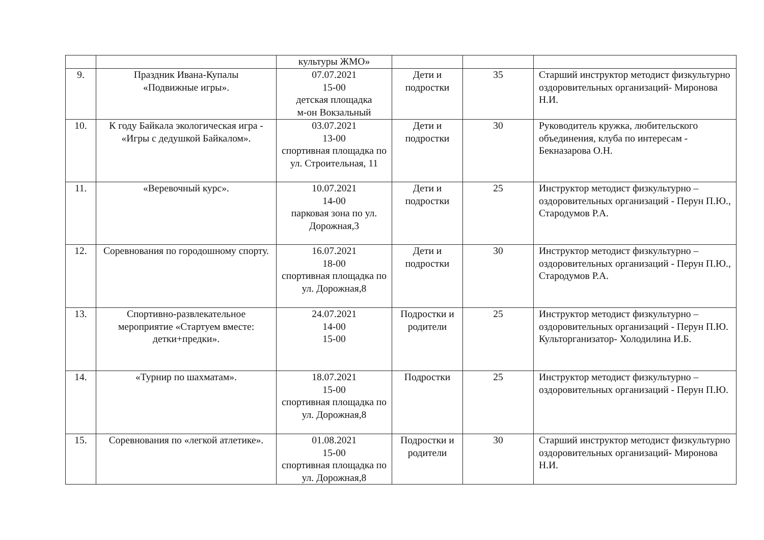| | | культуры ЖМО» | | | |
| 9. | Праздник Ивана-Купалы «Подвижные игры». | 07.07.2021 15-00 детская площадка м-он Вокзальный | Дети и подростки | 35 | Старший инструктор методист физкультурно оздоровительных организаций- Миронова Н.И. |
| 10. | К году Байкала экологическая игра - «Игры с дедушкой Байкалом». | 03.07.2021 13-00 спортивная площадка по ул. Строительная, 11 | Дети и подростки | 30 | Руководитель кружка, любительского объединения, клуба по интересам - Бекназарова О.Н. |
| 11. | «Веревочный курс». | 10.07.2021 14-00 парковая зона по ул. Дорожная,3 | Дети и подростки | 25 | Инструктор методист физкультурно – оздоровительных организаций - Перун П.Ю., Стародумов Р.А. |
| 12. | Соревнования по городошному спорту. | 16.07.2021 18-00 спортивная площадка по ул. Дорожная,8 | Дети и подростки | 30 | Инструктор методист физкультурно – оздоровительных организаций - Перун П.Ю., Стародумов Р.А. |
| 13. | Спортивно-развлекательное мероприятие «Стартуем вместе: детки+предки». | 24.07.2021 14-00 15-00 | Подростки и родители | 25 | Инструктор методист физкультурно – оздоровительных организаций - Перун П.Ю. Культорганизатор- Холодилина И.Б. |
| 14. | «Турнир по шахматам». | 18.07.2021 15-00 спортивная площадка по ул. Дорожная,8 | Подростки | 25 | Инструктор методист физкультурно – оздоровительных организаций - Перун П.Ю. |
| 15. | Соревнования по «легкой атлетике». | 01.08.2021 15-00 спортивная площадка по ул. Дорожная,8 | Подростки и родители | 30 | Старший инструктор методист физкультурно оздоровительных организаций- Миронова Н.И. |